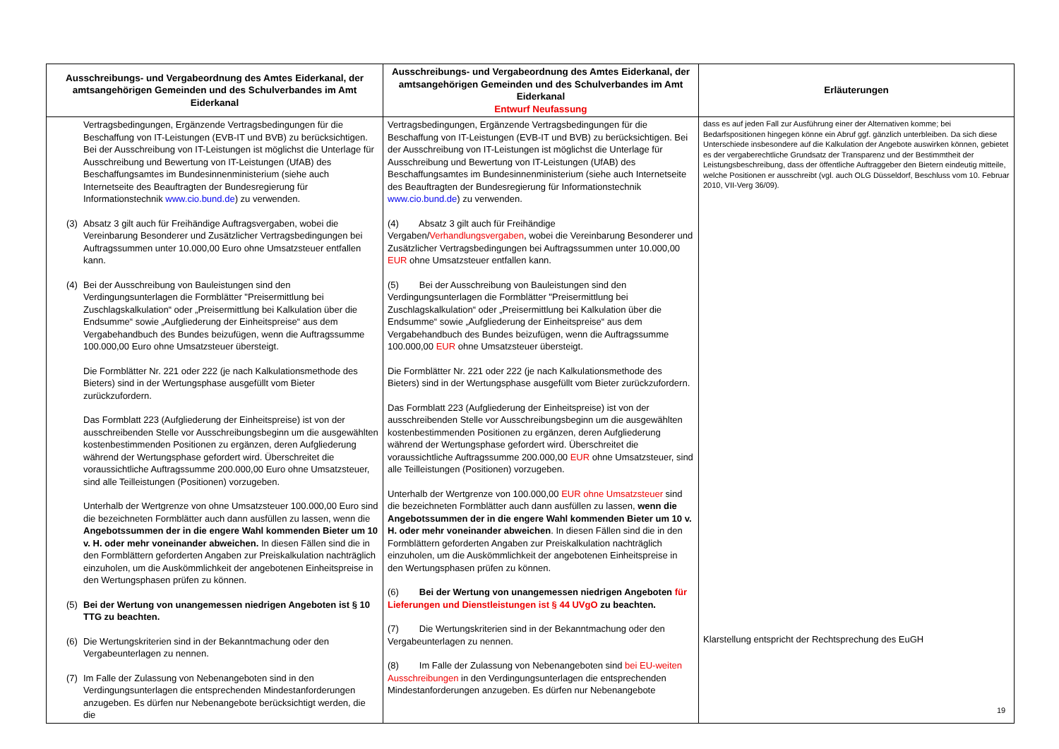| Ausschreibungs- und Vergabeordnung des Amtes Eiderkanal, der amtsangehörigen Gemeinden und des Schulverbandes im Amt Eiderkanal | Ausschreibungs- und Vergabeordnung des Amtes Eiderkanal, der amtsangehörigen Gemeinden und des Schulverbandes im Amt Eiderkanal Entwurf Neufassung | Erläuterungen |
| --- | --- | --- |
| Vertragsbedingungen, Ergänzende Vertragsbedingungen für die Beschaffung von IT-Leistungen (EVB-IT und BVB) zu berücksichtigen. Bei der Ausschreibung von IT-Leistungen ist möglichst die Unterlage für Ausschreibung und Bewertung von IT-Leistungen (UfAB) des Beschaffungsamtes im Bundesinnenministerium (siehe auch Internetseite des Beauftragten der Bundesregierung für Informationstechnik www.cio.bund.de ) zu verwenden. (3) Absatz 3 gilt auch für Freihändige Auftragsvergaben, wobei die Vereinbarung Besonderer und Zusätzlicher Vertragsbedingungen bei Auftragssummen unter 10.000,00 Euro ohne Umsatzsteuer entfallen kann. (4) Bei der Ausschreibung von Bauleistungen sind den Verdingungsunterlagen die Formblätter "Preisermittlung bei Zuschlagskalkulation“ oder „Preisermittlung bei Kalkulation über die Endsumme“ sowie „Aufgliederung der Einheitspreise“ aus dem Vergabehandbuch des Bundes beizufügen, wenn die Auftragssumme 100.000,00 Euro ohne Umsatzsteuer übersteigt. Die Formblätter Nr. 221 oder 222 (je nach Kalkulationsmethode des Bieters) sind in der Wertungsphase ausgefüllt vom Bieter zurückzufordern. Das Formblatt 223 (Aufgliederung der Einheitspreise) ist von der ausschreibenden Stelle vor Ausschreibungsbeginn um die ausgewählten kostenbestimmenden Positionen zu ergänzen, deren Aufgliederung während der Wertungsphase gefordert wird. Überschreitet die voraussichtliche Auftragssumme 200.000,00 Euro ohne Umsatzsteuer, sind alle Teilleistungen (Positionen) vorzugeben. Unterhalb der Wertgrenze von ohne Umsatzsteuer 100.000,00 Euro sind die bezeichneten Formblätter auch dann ausfüllen zu lassen, wenn die Angebotssummen der in die engere Wahl kommenden Bieter um 10 v. H. oder mehr voneinander abweichen. In diesen Fällen sind die in den Formblättern geforderten Angaben zur Preiskalkulation nachträglich einzuholen, um die Auskömmlichkeit der angebotenen Einheitspreise in den Wertungsphasen prüfen zu können. (5) Bei der Wertung von unangemessen niedrigen Angeboten ist § 10 TTG zu beachten. (6) Die Wertungskriterien sind in der Bekanntmachung oder den Vergabeunterlagen zu nennen. (7) Im Falle der Zulassung von Nebenangeboten sind in den Verdingungsunterlagen die entsprechenden Mindestanforderungen anzugeben. Es dürfen nur Nebenangebote berücksichtigt werden, die die | Vertragsbedingungen, Ergänzende Vertragsbedingungen für die Beschaffung von IT-Leistungen (EVB-IT und BVB) zu berücksichtigen. Bei der Ausschreibung von IT-Leistungen ist möglichst die Unterlage für Ausschreibung und Bewertung von IT-Leistungen (UfAB) des Beschaffungsamtes im Bundesinnenministerium (siehe auch Internetseite des Beauftragten der Bundesregierung für Informationstechnik www.cio.bund.de ) zu verwenden. (4) Absatz 3 gilt auch für Freihändige Vergaben/ Verhandlungsvergaben , wobei die Vereinbarung Besonderer und Zusätzlicher Vertragsbedingungen bei Auftragssummen unter 10.000,00 EUR ohne Umsatzsteuer entfallen kann. (5) Bei der Ausschreibung von Bauleistungen sind den Verdingungsunterlagen die Formblätter "Preisermittlung bei Zuschlagskalkulation“ oder „Preisermittlung bei Kalkulation über die Endsumme“ sowie „Aufgliederung der Einheitspreise“ aus dem Vergabehandbuch des Bundes beizufügen, wenn die Auftragssumme 100.000,00 EUR ohne Umsatzsteuer übersteigt. Die Formblätter Nr. 221 oder 222 (je nach Kalkulationsmethode des Bieters) sind in der Wertungsphase ausgefüllt vom Bieter zurückzufordern. Das Formblatt 223 (Aufgliederung der Einheitspreise) ist von der ausschreibenden Stelle vor Ausschreibungsbeginn um die ausgewählten kostenbestimmenden Positionen zu ergänzen, deren Aufgliederung während der Wertungsphase gefordert wird. Überschreitet die voraussichtliche Auftragssumme 200.000,00 EUR ohne Umsatzsteuer, sind alle Teilleistungen (Positionen) vorzugeben. Unterhalb der Wertgrenze von 100.000,00 EUR ohne Umsatzsteuer sind die bezeichneten Formblätter auch dann ausfüllen zu lassen, wenn die Angebotssummen der in die engere Wahl kommenden Bieter um 10 v. H. oder mehr voneinander abweichen . In diesen Fällen sind die in den Formblättern geforderten Angaben zur Preiskalkulation nachträglich einzuholen, um die Auskömmlichkeit der angebotenen Einheitspreise in den Wertungsphasen prüfen zu können. (6) Bei der Wertung von unangemessen niedrigen Angeboten für Lieferungen und Dienstleistungen ist § 44 UVgO zu beachten. (7) Die Wertungskriterien sind in der Bekanntmachung oder den Vergabeunterlagen zu nennen. (8) Im Falle der Zulassung von Nebenangeboten sind bei EU-weiten Ausschreibungen in den Verdingungsunterlagen die entsprechenden Mindestanforderungen anzugeben. Es dürfen nur Nebenangebote | dass es auf jeden Fall zur Ausführung einer der Alternativen komme; bei Bedarfspositionen hingegen könne ein Abruf ggf. gänzlich unterbleiben. Da sich diese Unterschiede insbesondere auf die Kalkulation der Angebote auswirken können, gebietet es der vergaberechtliche Grundsatz der Transparenz und der Bestimmtheit der Leistungsbeschreibung, dass der öffentliche Auftraggeber den Bietern eindeutig mitteile, welche Positionen er ausschreibt (vgl. auch OLG Düsseldorf, Beschluss vom 10. Februar 2010, VII-Verg 36/09). Klarstellung entspricht der Rechtsprechung des EuGH |
19